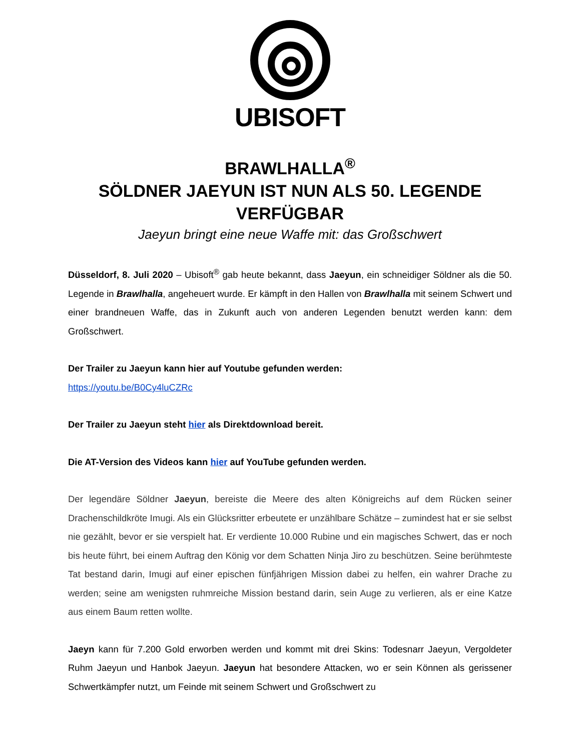UBISOFT
BRAWLHALLA<sup>®</sup>
SÖLDNER JAEYUN IST NUN ALS 50. LEGENDE VERFÜGBAR
Jaeyun bringt eine neue Waffe mit: das Großschwert
Düsseldorf, 8. Juli 2020 – Ubisoft<sup>®</sup> gab heute bekannt, dass Jaeyun, ein schneidiger Söldner als die 50. Legende in Brawlhalla, angeheuert wurde. Er kämpft in den Hallen von Brawlhalla mit seinem Schwert und einer brandneuen Waffe, das in Zukunft auch von anderen Legenden benutzt werden kann: dem Großschwert.
Der Trailer zu Jaeyun kann hier auf Youtube gefunden werden:
https://youtu.be/B0Cy4luCZRc
Der Trailer zu Jaeyun steht hier als Direktdownload bereit.
Die AT-Version des Videos kann hier auf YouTube gefunden werden.
Der legendäre Söldner Jaeyun, bereiste die Meere des alten Königreichs auf dem Rücken seiner Drachenschildkröte Imugi. Als ein Glücksritter erbeutete er unzählbare Schätze – zumindest hat er sie selbst nie gezählt, bevor er sie verspielt hat. Er verdiente 10.000 Rubine und ein magisches Schwert, das er noch bis heute führt, bei einem Auftrag den König vor dem Schatten Ninja Jiro zu beschützen. Seine berühmteste Tat bestand darin, Imugi auf einer epischen fünfjährigen Mission dabei zu helfen, ein wahrer Drache zu werden; seine am wenigsten ruhmreiche Mission bestand darin, sein Auge zu verlieren, als er eine Katze aus einem Baum retten wollte.
Jaeyn kann für 7.200 Gold erworben werden und kommt mit drei Skins: Todesnarr Jaeyun, Vergoldeter Ruhm Jaeyun und Hanbok Jaeyun. Jaeyun hat besondere Attacken, wo er sein Können als gerissener Schwertkämpfer nutzt, um Feinde mit seinem Schwert und Großschwert zu